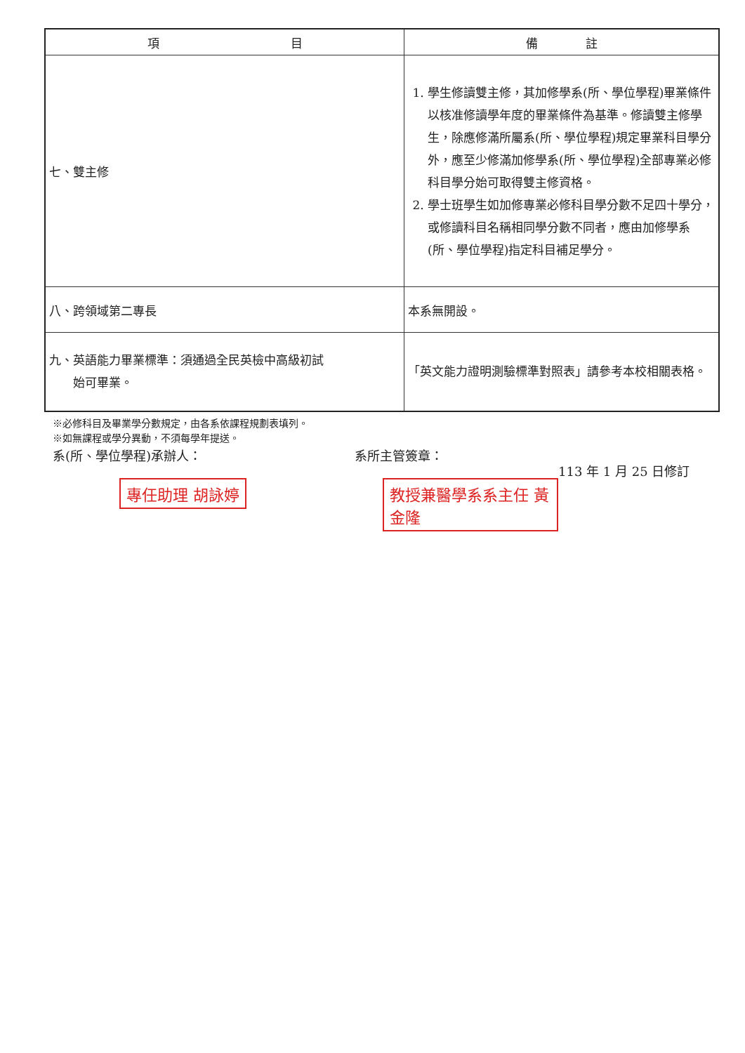| 項 目 | 備 註 |
| --- | --- |
| 七、雙主修 | 1. 學生修讀雙主修，其加修學系(所、學位學程)畢業條件以核准修讀學年度的畢業條件為基準。修讀雙主修學生，除應修滿所屬系(所、學位學程)規定畢業科目學分外，應至少修滿加修學系(所、學位學程)全部專業必修科目學分始可取得雙主修資格。 2. 學士班學生如加修專業必修科目學分數不足四十學分，或修讀科目名稱相同學分數不同者，應由加修學系(所、學位學程)指定科目補足學分。 |
| 八、跨領域第二專長 | 本系無開設。 |
| 九、英語能力畢業標準：須通過全民英檢中高級初試 始可畢業。 | 「英文能力證明測驗標準對照表」請參考本校相關表格。 |
※必修科目及畢業學分數規定，由各系依課程規劃表填列。
※如無課程或學分異動，不須每學年提送。
系(所、學位學程)承辦人：
專任助理 胡詠婷
系所主管簽章：
教授兼醫學系系主任 黃金隆
113 年 1 月 25 日修訂